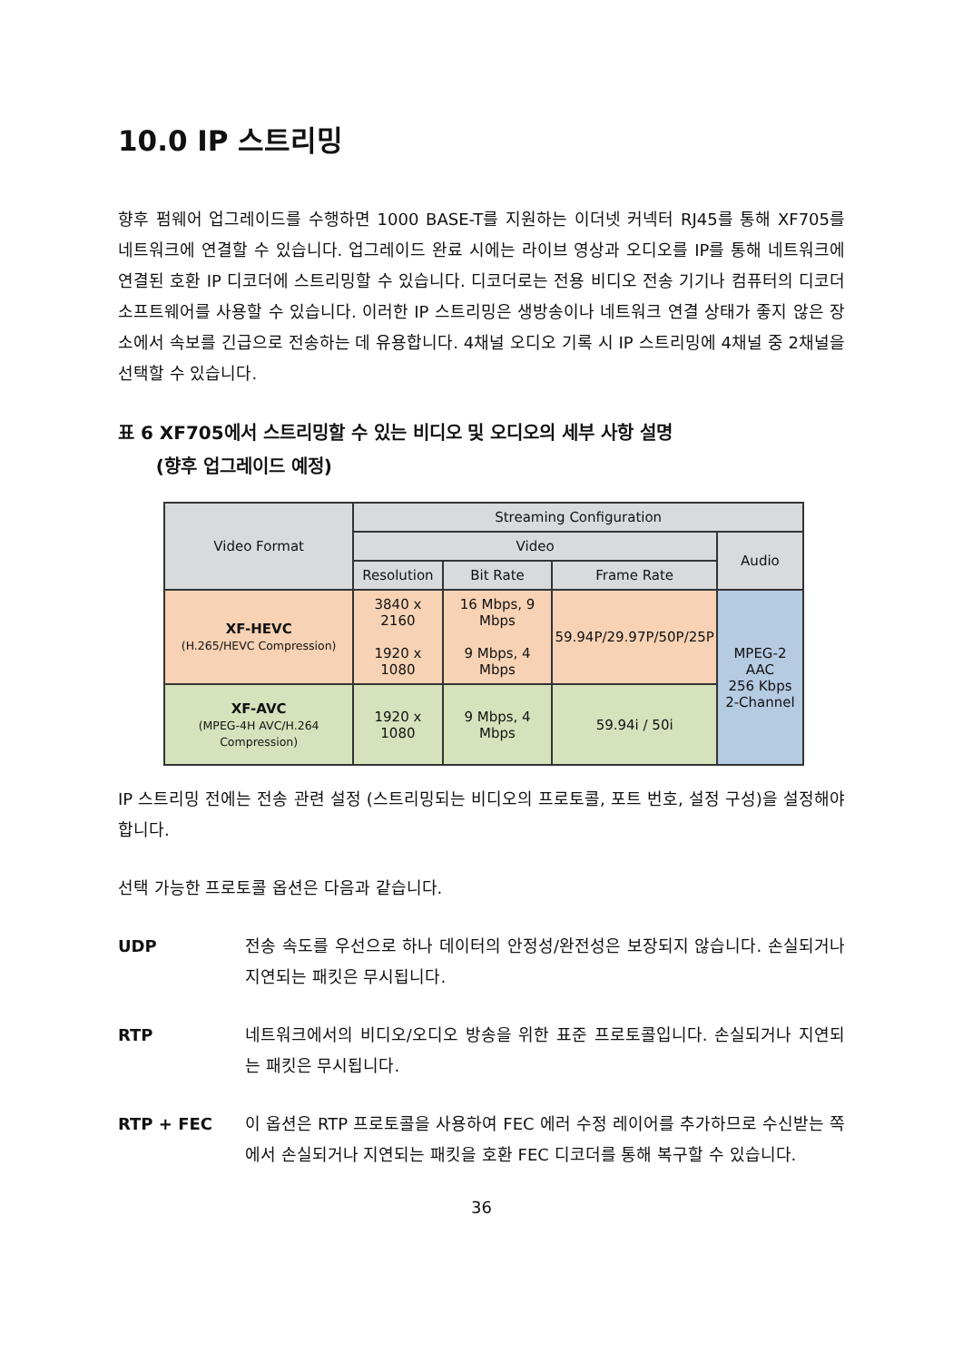10.0 IP 스트리밍
향후 펌웨어 업그레이드를 수행하면 1000 BASE-T를 지원하는 이더넷 커넥터 RJ45를 통해 XF705를 네트워크에 연결할 수 있습니다. 업그레이드 완료 시에는 라이브 영상과 오디오를 IP를 통해 네트워크에 연결된 호환 IP 디코더에 스트리밍할 수 있습니다. 디코더로는 전용 비디오 전송 기기나 컴퓨터의 디코더 소프트웨어를 사용할 수 있습니다. 이러한 IP 스트리밍은 생방송이나 네트워크 연결 상태가 좋지 않은 장소에서 속보를 긴급으로 전송하는 데 유용합니다. 4채널 오디오 기록 시 IP 스트리밍에 4채널 중 2채널을 선택할 수 있습니다.
표 6 XF705에서 스트리밍할 수 있는 비디오 및 오디오의 세부 사항 설명
(향후 업그레이드 예정)
| Video Format | Streaming Configuration | | | |
| --- | --- | --- | --- | --- |
| | Video | | | Audio |
| | Resolution | Bit Rate | Frame Rate | |
| XF-HEVC (H.265/HEVC Compression) | 3840 x 2160 1920 x 1080 | 16 Mbps, 9 Mbps 9 Mbps, 4 Mbps | 59.94P/29.97P/50P/25P | MPEG-2 AAC 256 Kbps 2-Channel |
| XF-AVC (MPEG-4H AVC/H.264 Compression) | 1920 x 1080 | 9 Mbps, 4 Mbps | 59.94i / 50i | |
IP 스트리밍 전에는 전송 관련 설정 (스트리밍되는 비디오의 프로토콜, 포트 번호, 설정 구성)을 설정해야 합니다.
선택 가능한 프로토콜 옵션은 다음과 같습니다.
UDP 전송 속도를 우선으로 하나 데이터의 안정성/완전성은 보장되지 않습니다. 손실되거나 지연되는 패킷은 무시됩니다.
RTP 네트워크에서의 비디오/오디오 방송을 위한 표준 프로토콜입니다. 손실되거나 지연되는 패킷은 무시됩니다.
RTP + FEC 이 옵션은 RTP 프로토콜을 사용하여 FEC 에러 수정 레이어를 추가하므로 수신받는 쪽에서 손실되거나 지연되는 패킷을 호환 FEC 디코더를 통해 복구할 수 있습니다.
36